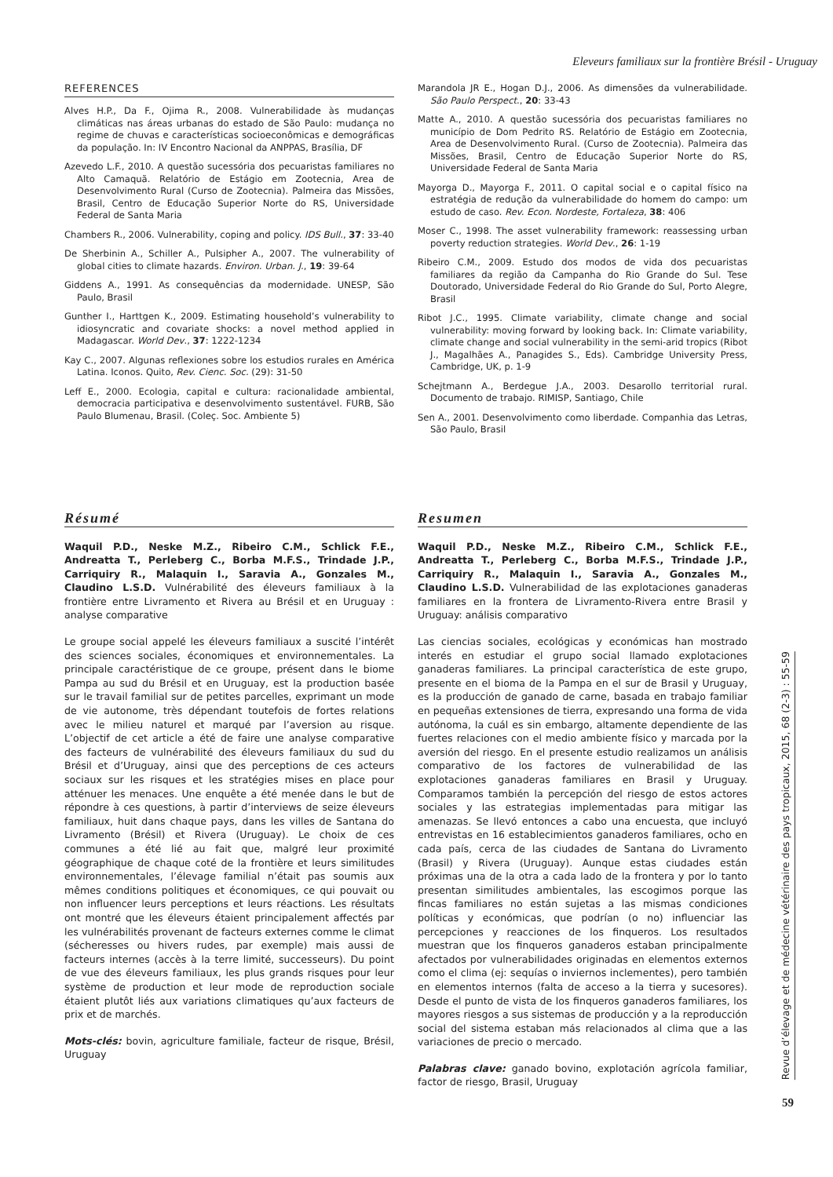Eleveurs familiaux sur la frontière Brésil - Uruguay
REFERENCES
Alves H.P., Da F., Ojima R., 2008. Vulnerabilidade às mudanças climáticas nas áreas urbanas do estado de São Paulo: mudança no regime de chuvas e características socioeconômicas e demográficas da população. In: IV Encontro Nacional da ANPPAS, Brasília, DF
Azevedo L.F., 2010. A questão sucessória dos pecuaristas familiares no Alto Camaquã. Relatório de Estágio em Zootecnia, Area de Desenvolvimento Rural (Curso de Zootecnia). Palmeira das Missões, Brasil, Centro de Educação Superior Norte do RS, Universidade Federal de Santa Maria
Chambers R., 2006. Vulnerability, coping and policy. IDS Bull., 37: 33-40
De Sherbinin A., Schiller A., Pulsipher A., 2007. The vulnerability of global cities to climate hazards. Environ. Urban. J., 19: 39-64
Giddens A., 1991. As consequências da modernidade. UNESP, São Paulo, Brasil
Gunther I., Harttgen K., 2009. Estimating household’s vulnerability to idiosyncratic and covariate shocks: a novel method applied in Madagascar. World Dev., 37: 1222-1234
Kay C., 2007. Algunas reflexiones sobre los estudios rurales en América Latina. Iconos. Quito, Rev. Cienc. Soc. (29): 31-50
Leff E., 2000. Ecologia, capital e cultura: racionalidade ambiental, democracia participativa e desenvolvimento sustentável. FURB, São Paulo Blumenau, Brasil. (Coleç. Soc. Ambiente 5)
Marandola JR E., Hogan D.J., 2006. As dimensões da vulnerabilidade. São Paulo Perspect., 20: 33-43
Matte A., 2010. A questão sucessória dos pecuaristas familiares no município de Dom Pedrito RS. Relatório de Estágio em Zootecnia, Area de Desenvolvimento Rural. (Curso de Zootecnia). Palmeira das Missões, Brasil, Centro de Educação Superior Norte do RS, Universidade Federal de Santa Maria
Mayorga D., Mayorga F., 2011. O capital social e o capital físico na estratégia de redução da vulnerabilidade do homem do campo: um estudo de caso. Rev. Econ. Nordeste, Fortaleza, 38: 406
Moser C., 1998. The asset vulnerability framework: reassessing urban poverty reduction strategies. World Dev., 26: 1-19
Ribeiro C.M., 2009. Estudo dos modos de vida dos pecuaristas familiares da região da Campanha do Rio Grande do Sul. Tese Doutorado, Universidade Federal do Rio Grande do Sul, Porto Alegre, Brasil
Ribot J.C., 1995. Climate variability, climate change and social vulnerability: moving forward by looking back. In: Climate variability, climate change and social vulnerability in the semi-arid tropics (Ribot J., Magalhães A., Panagides S., Eds). Cambridge University Press, Cambridge, UK, p. 1-9
Schejtmann A., Berdegue J.A., 2003. Desarollo territorial rural. Documento de trabajo. RIMISP, Santiago, Chile
Sen A., 2001. Desenvolvimento como liberdade. Companhia das Letras, São Paulo, Brasil
Résumé
Waquil P.D., Neske M.Z., Ribeiro C.M., Schlick F.E., Andreatta T., Perleberg C., Borba M.F.S., Trindade J.P., Carriquiry R., Malaquin I., Saravia A., Gonzales M., Claudino L.S.D. Vulnérabilité des éleveurs familiaux à la frontière entre Livramento et Rivera au Brésil et en Uruguay : analyse comparative
Le groupe social appelé les éleveurs familiaux a suscité l’intérêt des sciences sociales, économiques et environnementales. La principale caractéristique de ce groupe, présent dans le biome Pampa au sud du Brésil et en Uruguay, est la production basée sur le travail familial sur de petites parcelles, exprimant un mode de vie autonome, très dépendant toutefois de fortes relations avec le milieu naturel et marqué par l’aversion au risque. L’objectif de cet article a été de faire une analyse comparative des facteurs de vulnérabilité des éleveurs familiaux du sud du Brésil et d’Uruguay, ainsi que des perceptions de ces acteurs sociaux sur les risques et les stratégies mises en place pour atténuer les menaces. Une enquête a été menée dans le but de répondre à ces questions, à partir d’interviews de seize éleveurs familiaux, huit dans chaque pays, dans les villes de Santana do Livramento (Brésil) et Rivera (Uruguay). Le choix de ces communes a été lié au fait que, malgré leur proximité géographique de chaque coté de la frontière et leurs similitudes environnementales, l’élevage familial n’était pas soumis aux mêmes conditions politiques et économiques, ce qui pouvait ou non influencer leurs perceptions et leurs réactions. Les résultats ont montré que les éleveurs étaient principalement affectés par les vulnérabilités provenant de facteurs externes comme le climat (sécheresses ou hivers rudes, par exemple) mais aussi de facteurs internes (accès à la terre limité, successeurs). Du point de vue des éleveurs familiaux, les plus grands risques pour leur système de production et leur mode de reproduction sociale étaient plutôt liés aux variations climatiques qu’aux facteurs de prix et de marchés.
Mots-clés: bovin, agriculture familiale, facteur de risque, Brésil, Uruguay
Resumen
Waquil P.D., Neske M.Z., Ribeiro C.M., Schlick F.E., Andreatta T., Perleberg C., Borba M.F.S., Trindade J.P., Carriquiry R., Malaquin I., Saravia A., Gonzales M., Claudino L.S.D. Vulnerabilidad de las explotaciones ganaderas familiares en la frontera de Livramento-Rivera entre Brasil y Uruguay: análisis comparativo
Las ciencias sociales, ecológicas y económicas han mostrado interés en estudiar el grupo social llamado explotaciones ganaderas familiares. La principal característica de este grupo, presente en el bioma de la Pampa en el sur de Brasil y Uruguay, es la producción de ganado de carne, basada en trabajo familiar en pequeñas extensiones de tierra, expresando una forma de vida autónoma, la cuál es sin embargo, altamente dependiente de las fuertes relaciones con el medio ambiente físico y marcada por la aversión del riesgo. En el presente estudio realizamos un análisis comparativo de los factores de vulnerabilidad de las explotaciones ganaderas familiares en Brasil y Uruguay. Comparamos también la percepción del riesgo de estos actores sociales y las estrategias implementadas para mitigar las amenazas. Se llevó entonces a cabo una encuesta, que incluyó entrevistas en 16 establecimientos ganaderos familiares, ocho en cada país, cerca de las ciudades de Santana do Livramento (Brasil) y Rivera (Uruguay). Aunque estas ciudades están próximas una de la otra a cada lado de la frontera y por lo tanto presentan similitudes ambientales, las escogimos porque las fincas familiares no están sujetas a las mismas condiciones políticas y económicas, que podrían (o no) influenciar las percepciones y reacciones de los finqueros. Los resultados muestran que los finqueros ganaderos estaban principalmente afectados por vulnerabilidades originadas en elementos externos como el clima (ej: sequías o inviernos inclementes), pero también en elementos internos (falta de acceso a la tierra y sucesores). Desde el punto de vista de los finqueros ganaderos familiares, los mayores riesgos a sus sistemas de producción y a la reproducción social del sistema estaban más relacionados al clima que a las variaciones de precio o mercado.
Palabras clave: ganado bovino, explotación agrícola familiar, factor de riesgo, Brasil, Uruguay
Revue d’élevage et de médecine vétérinaire des pays tropicaux, 2015, 68 (2-3) : 55-59
59